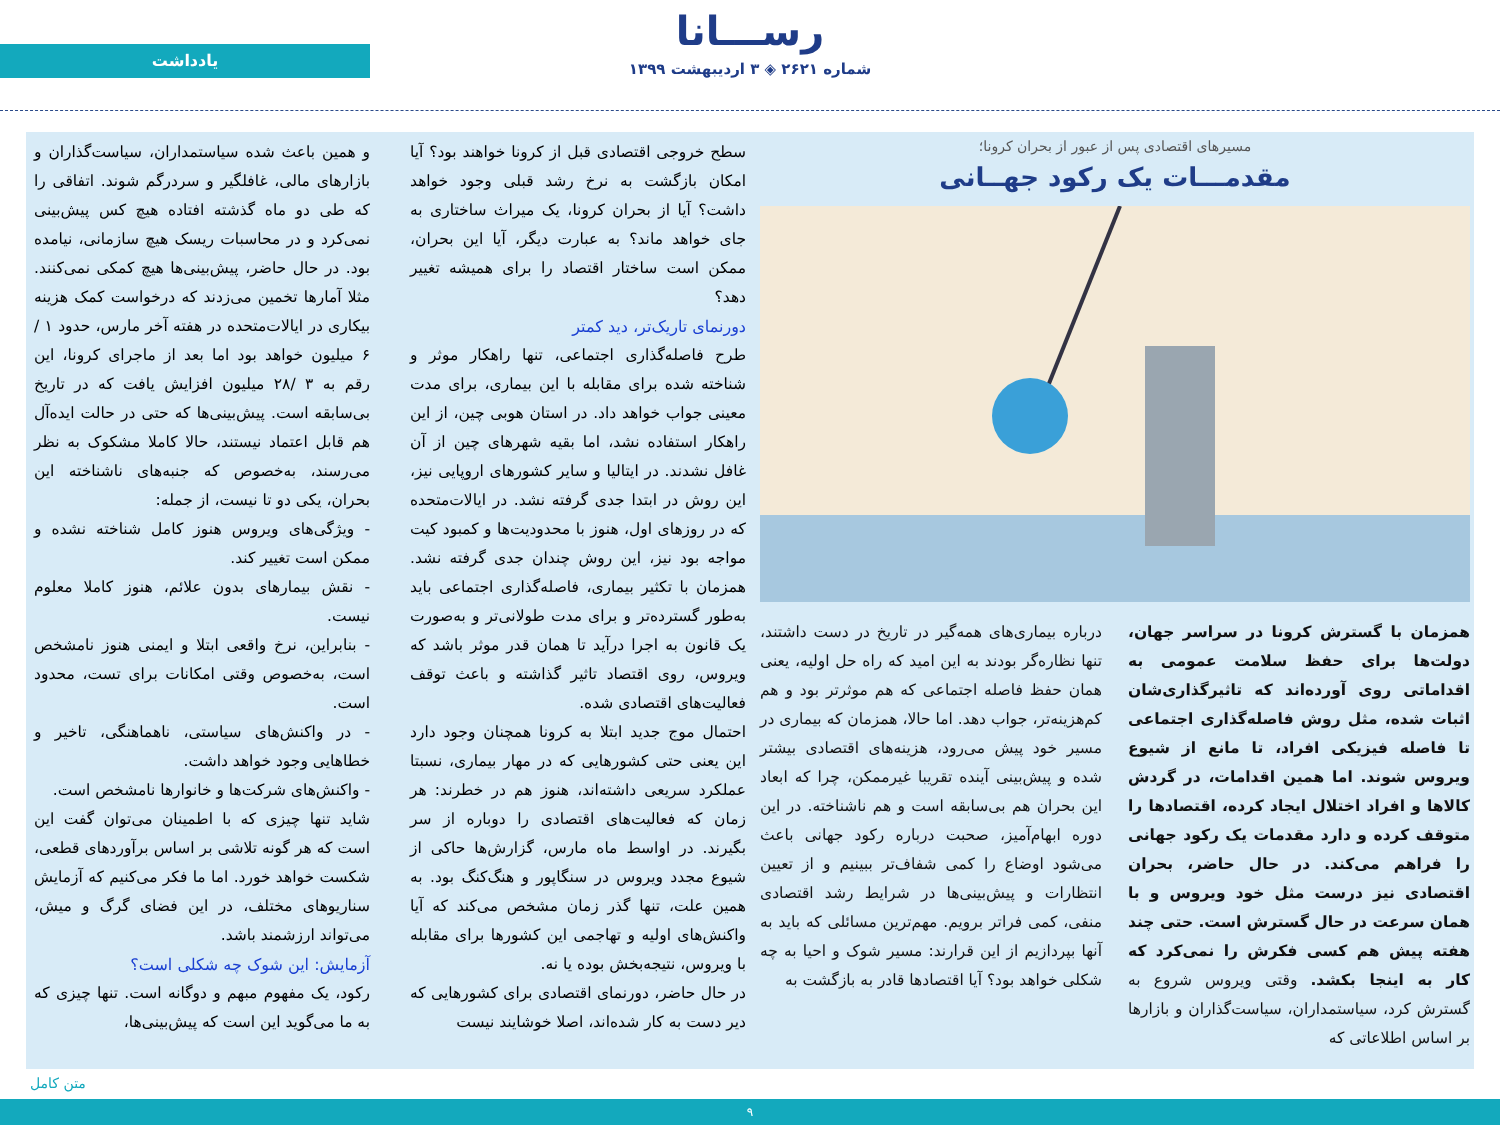رســـانا
شماره ۲۶۲۱ ◈ ۳ اردیبهشت ۱۳۹۹
یادداشت
مسیرهای اقتصادی پس از عبور از بحران کرونا؛
مقدمـــات یک رکود جهــانی
همزمان با گسترش کرونا در سراسر جهان، دولت‌ها برای حفظ سلامت عمومی به اقداماتی روی آورده‌اند که تاثیرگذاری‌شان اثبات شده، مثل روش فاصله‌گذاری اجتماعی تا فاصله فیزیکی افراد، تا مانع از شیوع ویروس شوند. اما همین اقدامات، در گردش کالاها و افراد اختلال ایجاد کرده، اقتصادها را متوقف کرده و دارد مقدمات یک رکود جهانی را فراهم می‌کند. در حال حاضر، بحران اقتصادی نیز درست مثل خود ویروس و با همان سرعت در حال گسترش است. حتی چند هفته پیش هم کسی فکرش را نمی‌کرد که کار به اینجا بکشد. وقتی ویروس شروع به گسترش کرد، سیاستمداران، سیاست‌گذاران و بازارها بر اساس اطلاعاتی که
درباره بیماری‌های همه‌گیر در تاریخ در دست داشتند، تنها نظاره‌گر بودند به این امید که راه حل اولیه، یعنی همان حفظ فاصله اجتماعی که هم موثرتر بود و هم کم‌هزینه‌تر، جواب دهد. اما حالا، همزمان که بیماری در مسیر خود پیش می‌رود، هزینه‌های اقتصادی بیشتر شده و پیش‌بینی آینده تقریبا غیرممکن، چرا که ابعاد این بحران هم بی‌سابقه است و هم ناشناخته. در این دوره ابهام‌آمیز، صحبت درباره رکود جهانی باعث می‌شود اوضاع را کمی شفاف‌تر ببینیم و از تعیین انتظارات و پیش‌بینی‌ها در شرایط رشد اقتصادی منفی، کمی فراتر برویم. مهم‌ترین مسائلی که باید به آنها بپردازیم از این قرارند: مسیر شوک و احیا به چه شکلی خواهد بود؟ آیا اقتصادها قادر به بازگشت به
سطح خروجی اقتصادی قبل از کرونا خواهند بود؟ آیا امکان بازگشت به نرخ رشد قبلی وجود خواهد داشت؟ آیا از بحران کرونا، یک میراث ساختاری به جای خواهد ماند؟ به عبارت دیگر، آیا این بحران، ممکن است ساختار اقتصاد را برای همیشه تغییر دهد؟
دورنمای تاریک‌تر، دید کمتر
طرح فاصله‌گذاری اجتماعی، تنها راهکار موثر و شناخته شده برای مقابله با این بیماری، برای مدت معینی جواب خواهد داد. در استان هوبی چین، از این راهکار استفاده نشد، اما بقیه شهرهای چین از آن غافل نشدند. در ایتالیا و سایر کشورهای اروپایی نیز، این روش در ابتدا جدی گرفته نشد. در ایالات‌متحده که در روزهای اول، هنوز با محدودیت‌ها و کمبود کیت مواجه بود نیز، این روش چندان جدی گرفته نشد. همزمان با تکثیر بیماری، فاصله‌گذاری اجتماعی باید به‌طور گسترده‌تر و برای مدت طولانی‌تر و به‌صورت یک قانون به اجرا درآید تا همان قدر موثر باشد که ویروس، روی اقتصاد تاثیر گذاشته و باعث توقف فعالیت‌های اقتصادی شده.
احتمال موج جدید ابتلا به کرونا همچنان وجود دارد این یعنی حتی کشورهایی که در مهار بیماری، نسبتا عملکرد سریعی داشته‌اند، هنوز هم در خطرند: هر زمان که فعالیت‌های اقتصادی را دوباره از سر بگیرند. در اواسط ماه مارس، گزارش‌ها حاکی از شیوع مجدد ویروس در سنگاپور و هنگ‌کنگ بود. به همین علت، تنها گذر زمان مشخص می‌کند که آیا واکنش‌های اولیه و تهاجمی این کشورها برای مقابله با ویروس، نتیجه‌بخش بوده یا نه.
در حال حاضر، دورنمای اقتصادی برای کشورهایی که دیر دست به کار شده‌اند، اصلا خوشایند نیست
و همین باعث شده سیاستمداران، سیاست‌گذاران و بازارهای مالی، غافلگیر و سردرگم شوند. اتفاقی را که طی دو ماه گذشته افتاده هیچ کس پیش‌بینی نمی‌کرد و در محاسبات ریسک هیچ سازمانی، نیامده بود. در حال حاضر، پیش‌بینی‌ها هیچ کمکی نمی‌کنند. مثلا آمارها تخمین می‌زدند که درخواست کمک هزینه بیکاری در ایالات‌متحده در هفته آخر مارس، حدود ۱ /۶ میلیون خواهد بود اما بعد از ماجرای کرونا، این رقم به ۳ /۲۸ میلیون افزایش یافت که در تاریخ بی‌سابقه است. پیش‌بینی‌ها که حتی در حالت ایده‌آل هم قابل اعتماد نیستند، حالا کاملا مشکوک به نظر می‌رسند، به‌خصوص که جنبه‌های ناشناخته این بحران، یکی دو تا نیست، از جمله:
- ویژگی‌های ویروس هنوز کامل شناخته نشده و ممکن است تغییر کند.
- نقش بیمارهای بدون علائم، هنوز کاملا معلوم نیست.
- بنابراین، نرخ واقعی ابتلا و ایمنی هنوز نامشخص است، به‌خصوص وقتی امکانات برای تست، محدود است.
- در واکنش‌های سیاستی، ناهماهنگی، تاخیر و خطاهایی وجود خواهد داشت.
- واکنش‌های شرکت‌ها و خانوارها نامشخص است.
شاید تنها چیزی که با اطمینان می‌توان گفت این است که هر گونه تلاشی بر اساس برآوردهای قطعی، شکست خواهد خورد. اما ما فکر می‌کنیم که آزمایش سناریوهای مختلف، در این فضای گرگ و میش، می‌تواند ارزشمند باشد.
آزمایش: این شوک چه شکلی است؟
رکود، یک مفهوم مبهم و دوگانه است. تنها چیزی که به ما می‌گوید این است که پیش‌بینی‌ها،
متن کامل
۹